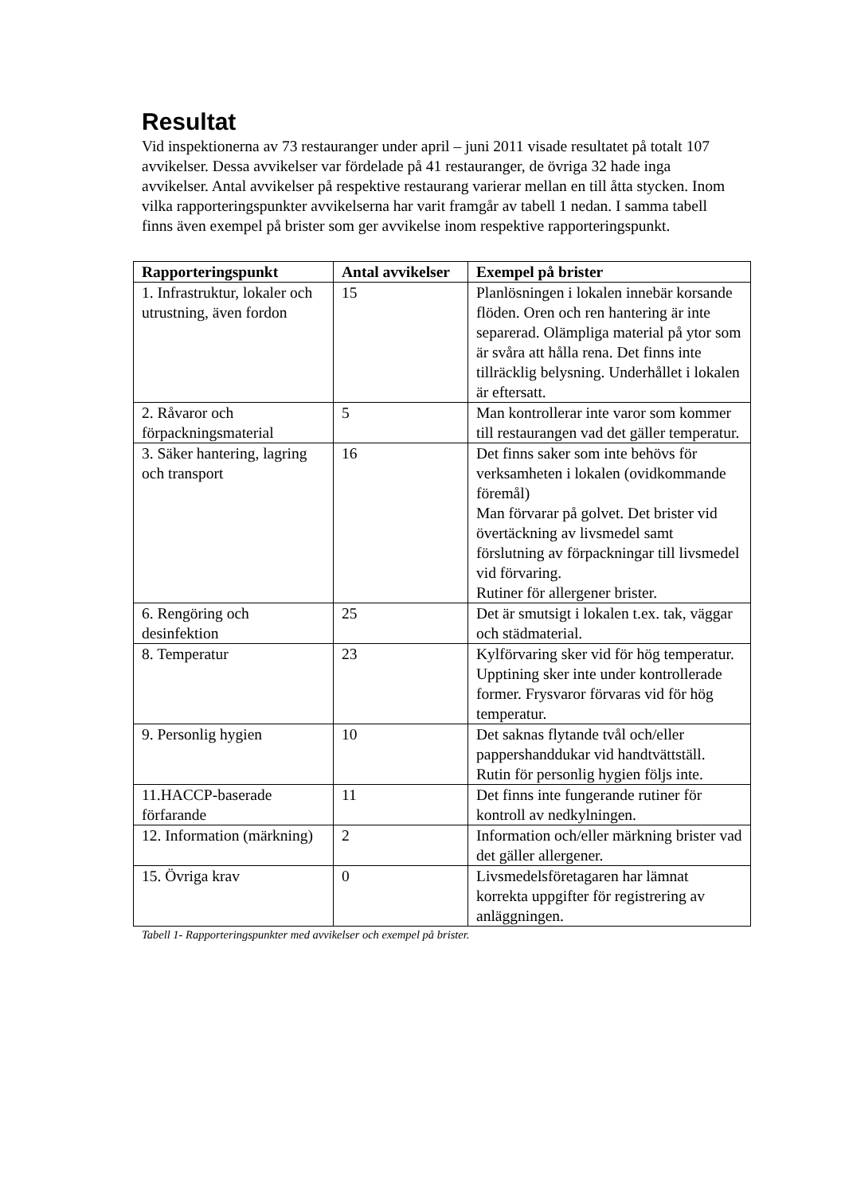Resultat
Vid inspektionerna av 73 restauranger under april – juni 2011 visade resultatet på totalt 107 avvikelser. Dessa avvikelser var fördelade på 41 restauranger, de övriga 32 hade inga avvikelser. Antal avvikelser på respektive restaurang varierar mellan en till åtta stycken. Inom vilka rapporteringspunkter avvikelserna har varit framgår av tabell 1 nedan. I samma tabell finns även exempel på brister som ger avvikelse inom respektive rapporteringspunkt.
| Rapporteringspunkt | Antal avvikelser | Exempel på brister |
| --- | --- | --- |
| 1. Infrastruktur, lokaler och utrustning, även fordon | 15 | Planlösningen i lokalen innebär korsande flöden. Oren och ren hantering är inte separerad. Olämpliga material på ytor som är svåra att hålla rena. Det finns inte tillräcklig belysning. Underhållet i lokalen är eftersatt. |
| 2. Råvaror och förpackningsmaterial | 5 | Man kontrollerar inte varor som kommer till restaurangen vad det gäller temperatur. |
| 3. Säker hantering, lagring och transport | 16 | Det finns saker som inte behövs för verksamheten i lokalen (ovidkommande föremål) Man förvarar på golvet. Det brister vid övertäckning av livsmedel samt förslutning av förpackningar till livsmedel vid förvaring. Rutiner för allergener brister. |
| 6. Rengöring och desinfektion | 25 | Det är smutsigt i lokalen t.ex. tak, väggar och städmaterial. |
| 8. Temperatur | 23 | Kylförvaring sker vid för hög temperatur. Upptining sker inte under kontrollerade former. Frysvaror förvaras vid för hög temperatur. |
| 9. Personlig hygien | 10 | Det saknas flytande tvål och/eller pappershanddukar vid handtvättställ. Rutin för personlig hygien följs inte. |
| 11.HACCP-baserade förfarande | 11 | Det finns inte fungerande rutiner för kontroll av nedkylningen. |
| 12. Information (märkning) | 2 | Information och/eller märkning brister vad det gäller allergener. |
| 15. Övriga krav | 0 | Livsmedelsföretagaren har lämnat korrekta uppgifter för registrering av anläggningen. |
Tabell 1- Rapporteringspunkter med avvikelser och exempel på brister.